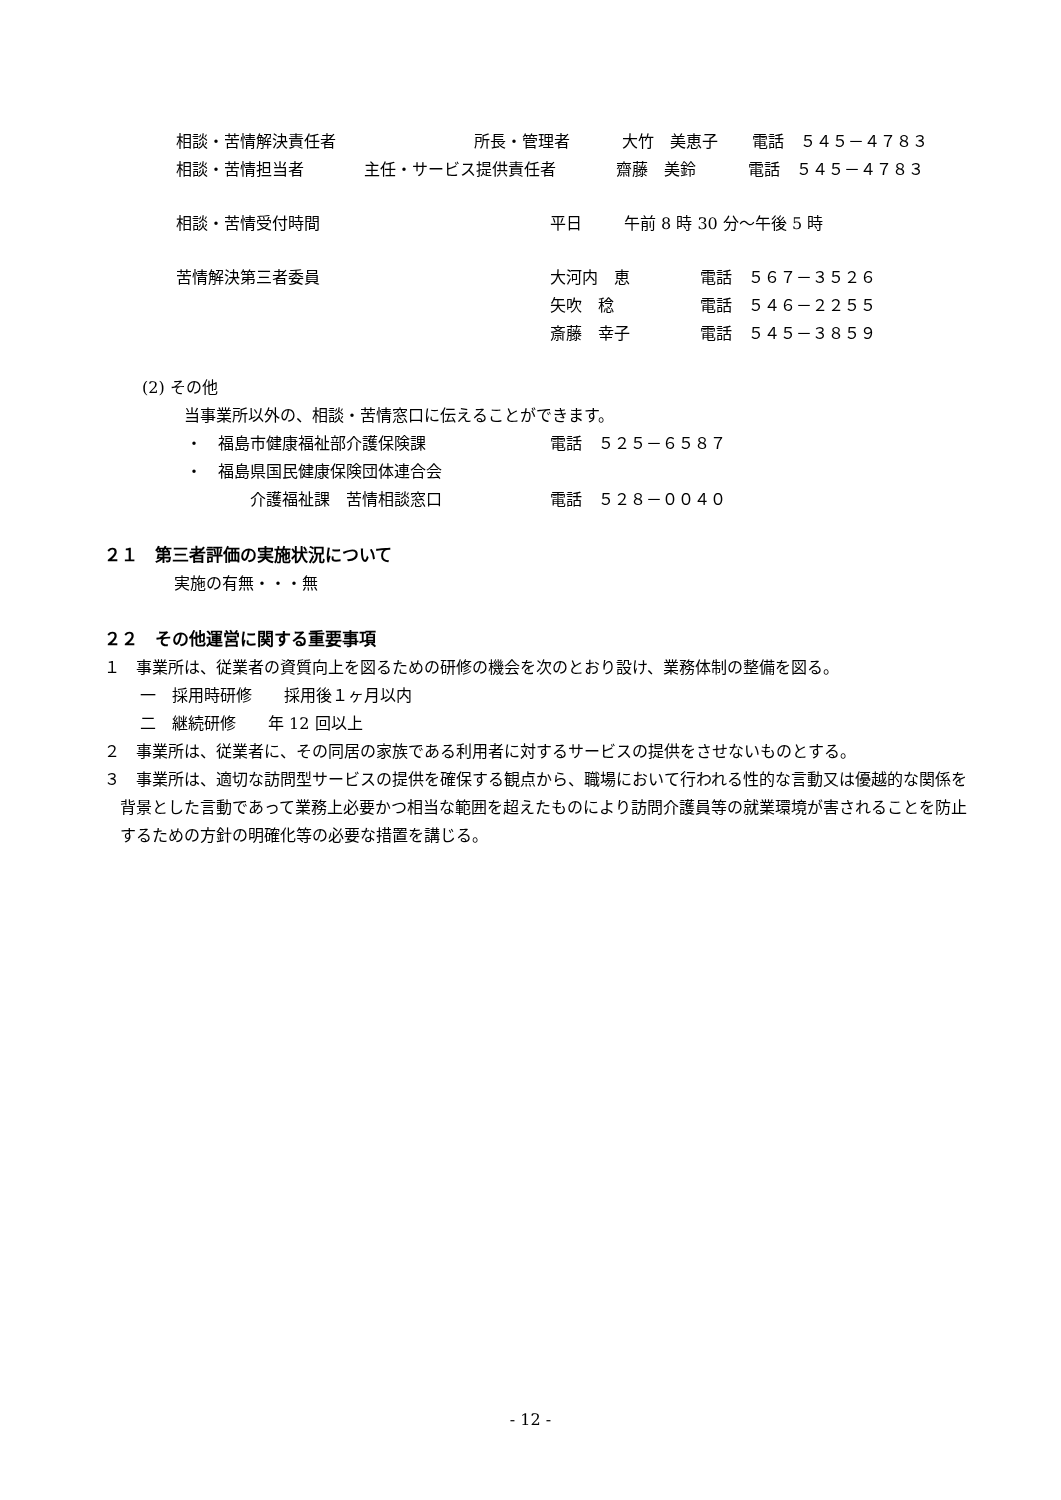相談・苦情解決責任者 所長・管理者 大竹　美恵子 電話　５４５－４７８３
相談・苦情担当者 主任・サービス提供責任者 齋藤　美鈴 電話　５４５－４７８３
相談・苦情受付時間 平日 午前 8 時 30 分～午後 5 時
苦情解決第三者委員 大河内　恵 電話　５６７－３５２６
矢吹　稔 電話　５４６－２２５５
斎藤　幸子 電話　５４５－３８５９
(2) その他
当事業所以外の、相談・苦情窓口に伝えることができます。
・　福島市健康福祉部介護保険課 電話　５２５－６５８７
・　福島県国民健康保険団体連合会
介護福祉課　苦情相談窓口 電話　５２８－００４０
２１　第三者評価の実施状況について
実施の有無・・・無
２２　その他運営に関する重要事項
１　事業所は、従業者の資質向上を図るための研修の機会を次のとおり設け、業務体制の整備を図る。
一　採用時研修　　採用後１ヶ月以内
二　継続研修　　年 12 回以上
２　事業所は、従業者に、その同居の家族である利用者に対するサービスの提供をさせないものとする。
３　事業所は、適切な訪問型サービスの提供を確保する観点から、職場において行われる性的な言動又は優越的な関係を背景とした言動であって業務上必要かつ相当な範囲を超えたものにより訪問介護員等の就業環境が害されることを防止するための方針の明確化等の必要な措置を講じる。
- 12 -